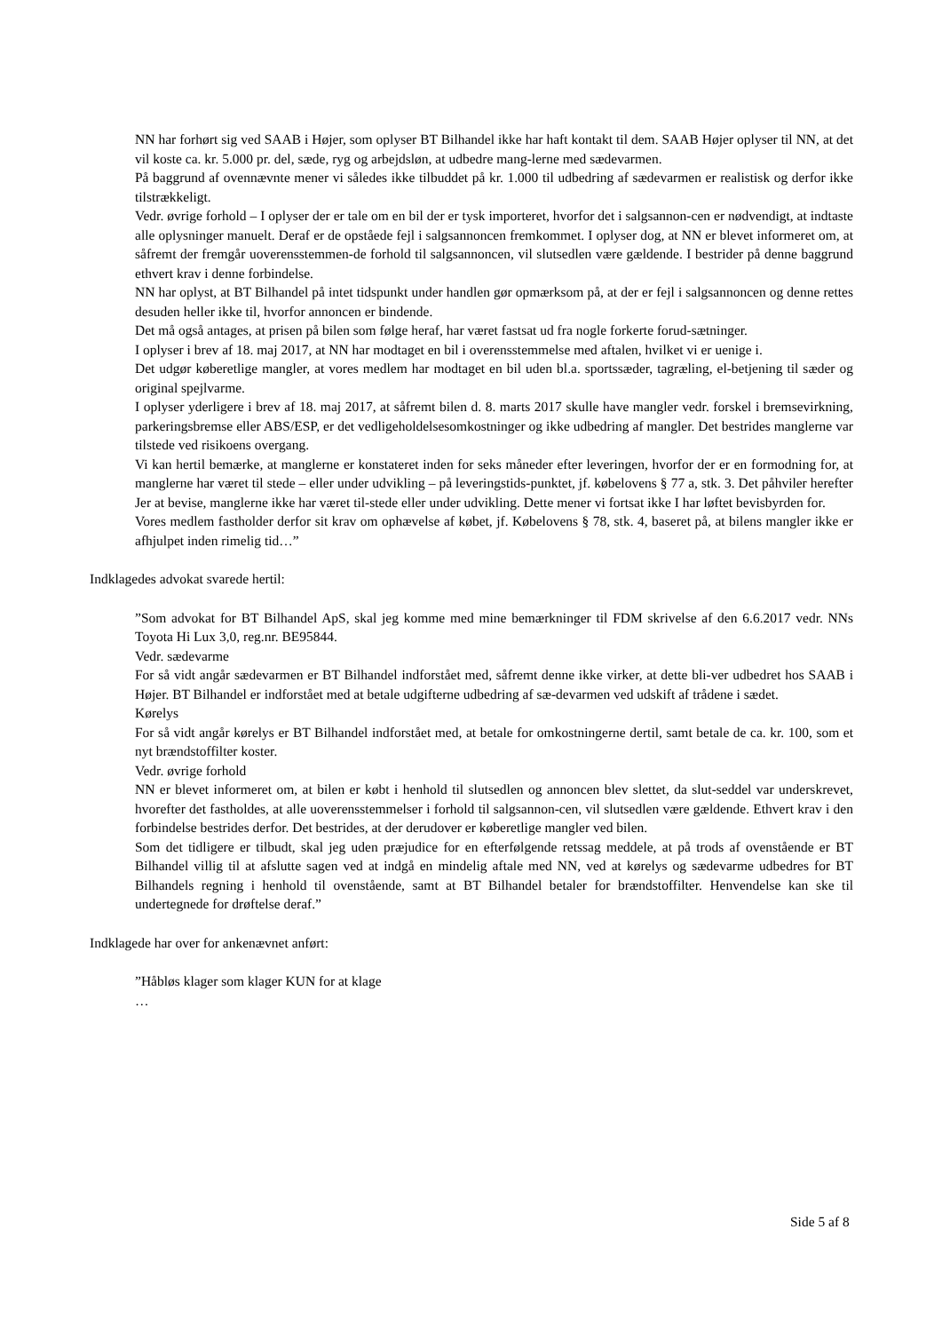NN har forhørt sig ved SAAB i Højer, som oplyser BT Bilhandel ikke har haft kontakt til dem. SAAB Højer oplyser til NN, at det vil koste ca. kr. 5.000 pr. del, sæde, ryg og arbejdsløn, at udbedre mang-lerne med sædevarmen.
På baggrund af ovennævnte mener vi således ikke tilbuddet på kr. 1.000 til udbedring af sædevarmen er realistisk og derfor ikke tilstrækkeligt.
Vedr. øvrige forhold – I oplyser der er tale om en bil der er tysk importeret, hvorfor det i salgsannon-cen er nødvendigt, at indtaste alle oplysninger manuelt. Deraf er de opståede fejl i salgsannoncen fremkommet. I oplyser dog, at NN er blevet informeret om, at såfremt der fremgår uoverensstemmen-de forhold til salgsannoncen, vil slutsedlen være gældende. I bestrider på denne baggrund ethvert krav i denne forbindelse.
NN har oplyst, at BT Bilhandel på intet tidspunkt under handlen gør opmærksom på, at der er fejl i salgsannoncen og denne rettes desuden heller ikke til, hvorfor annoncen er bindende.
Det må også antages, at prisen på bilen som følge heraf, har været fastsat ud fra nogle forkerte forud-sætninger.
I oplyser i brev af 18. maj 2017, at NN har modtaget en bil i overensstemmelse med aftalen, hvilket vi er uenige i.
Det udgør køberetlige mangler, at vores medlem har modtaget en bil uden bl.a. sportssæder, tagræling, el-betjening til sæder og original spejlvarme.
I oplyser yderligere i brev af 18. maj 2017, at såfremt bilen d. 8. marts 2017 skulle have mangler vedr. forskel i bremsevirkning, parkeringsbremse eller ABS/ESP, er det vedligeholdelsesomkostninger og ikke udbedring af mangler. Det bestrides manglerne var tilstede ved risikoens overgang.
Vi kan hertil bemærke, at manglerne er konstateret inden for seks måneder efter leveringen, hvorfor der er en formodning for, at manglerne har været til stede – eller under udvikling – på leveringstids-punktet, jf. købelovens § 77 a, stk. 3. Det påhviler herefter Jer at bevise, manglerne ikke har været til-stede eller under udvikling. Dette mener vi fortsat ikke I har løftet bevisbyrden for.
Vores medlem fastholder derfor sit krav om ophævelse af købet, jf. Købelovens § 78, stk. 4, baseret på, at bilens mangler ikke er afhjulpet inden rimelig tid…”
Indklagedes advokat svarede hertil:
”Som advokat for BT Bilhandel ApS, skal jeg komme med mine bemærkninger til FDM skrivelse af den 6.6.2017 vedr. NNs Toyota Hi Lux 3,0, reg.nr. BE95844.
Vedr. sædevarme
For så vidt angår sædevarmen er BT Bilhandel indforstået med, såfremt denne ikke virker, at dette bli-ver udbedret hos SAAB i Højer. BT Bilhandel er indforstået med at betale udgifterne udbedring af sæ-devarmen ved udskift af trådene i sædet.
Kørelys
For så vidt angår kørelys er BT Bilhandel indforstået med, at betale for omkostningerne dertil, samt betale de ca. kr. 100, som et nyt brændstoffilter koster.
Vedr. øvrige forhold
NN er blevet informeret om, at bilen er købt i henhold til slutsedlen og annoncen blev slettet, da slut-seddel var underskrevet, hvorefter det fastholdes, at alle uoverensstemmelser i forhold til salgsannon-cen, vil slutsedlen være gældende. Ethvert krav i den forbindelse bestrides derfor. Det bestrides, at der derudover er køberetlige mangler ved bilen.
Som det tidligere er tilbudt, skal jeg uden præjudice for en efterfølgende retssag meddele, at på trods af ovenstående er BT Bilhandel villig til at afslutte sagen ved at indgå en mindelig aftale med NN, ved at kørelys og sædevarme udbedres for BT Bilhandels regning i henhold til ovenstående, samt at BT Bilhandel betaler for brændstoffilter. Henvendelse kan ske til undertegnede for drøftelse deraf.”
Indklagede har over for ankenævnet anført:
”Håbløs klager som klager KUN for at klage
…
Side 5 af 8